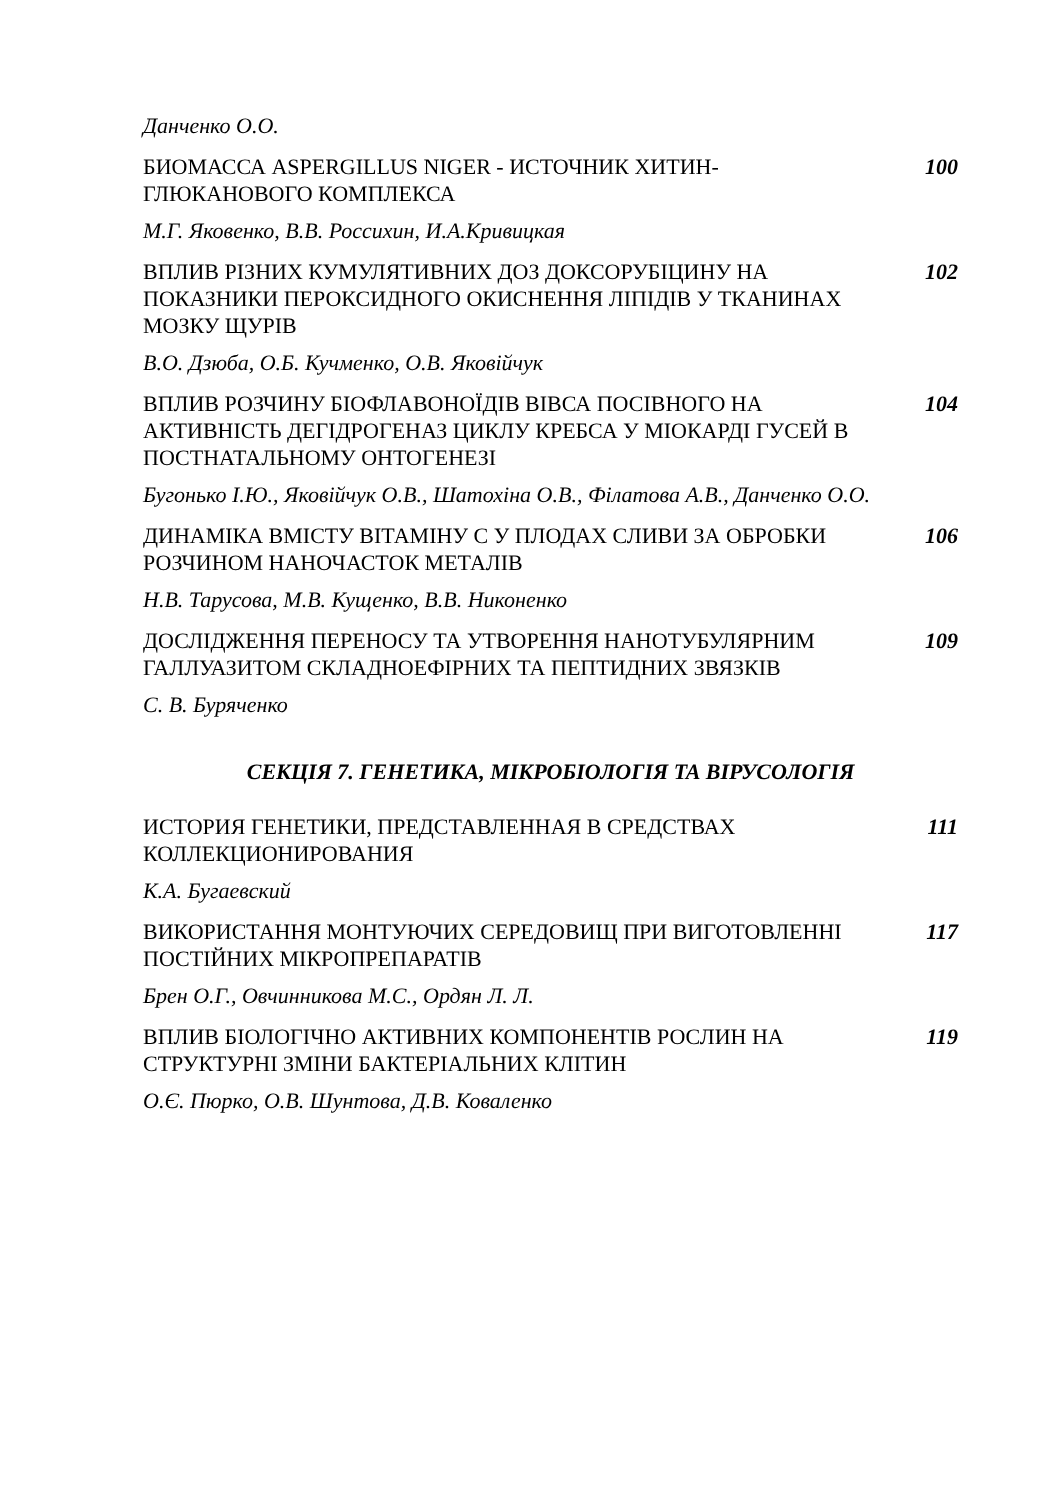Данченко О.О.
БИОМАССА ASPERGILLUS NIGER - ИСТОЧНИК ХИТИН-ГЛЮКАНОВОГО КОМПЛЕКСА
100
М.Г. Яковенко, В.В. Россихин, И.А.Кривицкая
ВПЛИВ РІЗНИХ КУМУЛЯТИВНИХ ДОЗ ДОКСОРУБІЦИНУ НА ПОКАЗНИКИ ПЕРОКСИДНОГО ОКИСНЕННЯ ЛІПІДІВ У ТКАНИНАХ МОЗКУ ЩУРІВ
102
В.О. Дзюба, О.Б. Кучменко, О.В. Яковійчук
ВПЛИВ РОЗЧИНУ БІОФЛАВОНОЇДІВ ВІВСА ПОСІВНОГО НА АКТИВНІСТЬ ДЕГІДРОГЕНАЗ ЦИКЛУ КРЕБСА У МІОКАРДІ ГУСЕЙ В ПОСТНАТАЛЬНОМУ ОНТОГЕНЕЗІ
104
Бугонько І.Ю., Яковійчук О.В., Шатохіна О.В., Філатова А.В., Данченко О.О.
ДИНАМІКА ВМІСТУ ВІТАМІНУ С У ПЛОДАХ СЛИВИ ЗА ОБРОБКИ РОЗЧИНОМ НАНОЧАСТОК МЕТАЛІВ
106
Н.В. Тарусова, М.В. Кущенко, В.В. Никоненко
ДОСЛІДЖЕННЯ ПЕРЕНОСУ ТА УТВОРЕННЯ НАНОТУБУЛЯРНИМ ГАЛЛУАЗИТОМ СКЛАДНОЕФІРНИХ ТА ПЕПТИДНИХ ЗВЯЗКІВ
109
С. В. Буряченко
СЕКЦІЯ 7. ГЕНЕТИКА, МІКРОБІОЛОГІЯ ТА ВІРУСОЛОГІЯ
ИСТОРИЯ ГЕНЕТИКИ, ПРЕДСТАВЛЕННАЯ В СРЕДСТВАХ КОЛЛЕКЦИОНИРОВАНИЯ
111
К.А. Бугаевский
ВИКОРИСТАННЯ МОНТУЮЧИХ СЕРЕДОВИЩ ПРИ ВИГОТОВЛЕННІ ПОСТІЙНИХ МІКРОПРЕПАРАТІВ
117
Брен О.Г., Овчинникова М.С., Ордян Л. Л.
ВПЛИВ БІОЛОГІЧНО АКТИВНИХ КОМПОНЕНТІВ РОСЛИН НА СТРУКТУРНІ ЗМІНИ БАКТЕРІАЛЬНИХ КЛІТИН
119
О.Є. Пюрко, О.В. Шунтова, Д.В. Коваленко